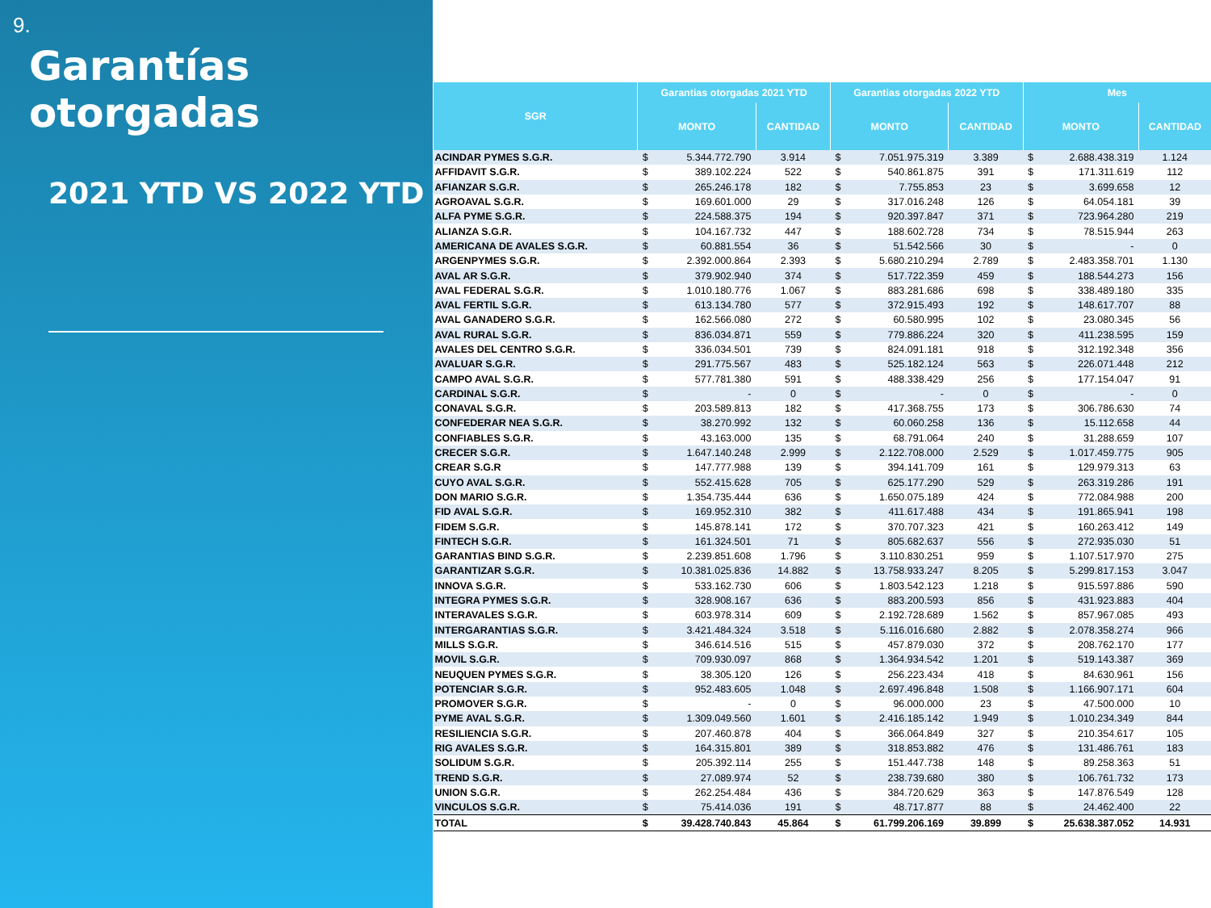9.
Garantías otorgadas
2021 YTD VS 2022 YTD
| SGR | Garantias otorgadas 2021 YTD | | | Garantias otorgadas 2022 YTD | | | Mes | | |
| --- | --- | --- | --- | --- | --- | --- | --- | --- | --- |
| | MONTO | | CANTIDAD | MONTO | | CANTIDAD | MONTO | | CANTIDAD |
| ACINDAR PYMES S.G.R. | $ | 5.344.772.790 | 3.914 | $ | 7.051.975.319 | 3.389 | $ | 2.688.438.319 | 1.124 |
| AFFIDAVIT S.G.R. | $ | 389.102.224 | 522 | $ | 540.861.875 | 391 | $ | 171.311.619 | 112 |
| AFIANZAR S.G.R. | $ | 265.246.178 | 182 | $ | 7.755.853 | 23 | $ | 3.699.658 | 12 |
| AGROAVAL S.G.R. | $ | 169.601.000 | 29 | $ | 317.016.248 | 126 | $ | 64.054.181 | 39 |
| ALFA PYME S.G.R. | $ | 224.588.375 | 194 | $ | 920.397.847 | 371 | $ | 723.964.280 | 219 |
| ALIANZA S.G.R. | $ | 104.167.732 | 447 | $ | 188.602.728 | 734 | $ | 78.515.944 | 263 |
| AMERICANA DE AVALES S.G.R. | $ | 60.881.554 | 36 | $ | 51.542.566 | 30 | $ | - | 0 |
| ARGENPYMES S.G.R. | $ | 2.392.000.864 | 2.393 | $ | 5.680.210.294 | 2.789 | $ | 2.483.358.701 | 1.130 |
| AVAL AR S.G.R. | $ | 379.902.940 | 374 | $ | 517.722.359 | 459 | $ | 188.544.273 | 156 |
| AVAL FEDERAL S.G.R. | $ | 1.010.180.776 | 1.067 | $ | 883.281.686 | 698 | $ | 338.489.180 | 335 |
| AVAL FERTIL S.G.R. | $ | 613.134.780 | 577 | $ | 372.915.493 | 192 | $ | 148.617.707 | 88 |
| AVAL GANADERO S.G.R. | $ | 162.566.080 | 272 | $ | 60.580.995 | 102 | $ | 23.080.345 | 56 |
| AVAL RURAL S.G.R. | $ | 836.034.871 | 559 | $ | 779.886.224 | 320 | $ | 411.238.595 | 159 |
| AVALES DEL CENTRO S.G.R. | $ | 336.034.501 | 739 | $ | 824.091.181 | 918 | $ | 312.192.348 | 356 |
| AVALUAR S.G.R. | $ | 291.775.567 | 483 | $ | 525.182.124 | 563 | $ | 226.071.448 | 212 |
| CAMPO AVAL S.G.R. | $ | 577.781.380 | 591 | $ | 488.338.429 | 256 | $ | 177.154.047 | 91 |
| CARDINAL S.G.R. | $ | - | 0 | $ | - | 0 | $ | - | 0 |
| CONAVAL S.G.R. | $ | 203.589.813 | 182 | $ | 417.368.755 | 173 | $ | 306.786.630 | 74 |
| CONFEDERAR NEA S.G.R. | $ | 38.270.992 | 132 | $ | 60.060.258 | 136 | $ | 15.112.658 | 44 |
| CONFIABLES S.G.R. | $ | 43.163.000 | 135 | $ | 68.791.064 | 240 | $ | 31.288.659 | 107 |
| CRECER S.G.R. | $ | 1.647.140.248 | 2.999 | $ | 2.122.708.000 | 2.529 | $ | 1.017.459.775 | 905 |
| CREAR S.G.R | $ | 147.777.988 | 139 | $ | 394.141.709 | 161 | $ | 129.979.313 | 63 |
| CUYO AVAL S.G.R. | $ | 552.415.628 | 705 | $ | 625.177.290 | 529 | $ | 263.319.286 | 191 |
| DON MARIO S.G.R. | $ | 1.354.735.444 | 636 | $ | 1.650.075.189 | 424 | $ | 772.084.988 | 200 |
| FID AVAL S.G.R. | $ | 169.952.310 | 382 | $ | 411.617.488 | 434 | $ | 191.865.941 | 198 |
| FIDEM S.G.R. | $ | 145.878.141 | 172 | $ | 370.707.323 | 421 | $ | 160.263.412 | 149 |
| FINTECH S.G.R. | $ | 161.324.501 | 71 | $ | 805.682.637 | 556 | $ | 272.935.030 | 51 |
| GARANTIAS BIND S.G.R. | $ | 2.239.851.608 | 1.796 | $ | 3.110.830.251 | 959 | $ | 1.107.517.970 | 275 |
| GARANTIZAR S.G.R. | $ | 10.381.025.836 | 14.882 | $ | 13.758.933.247 | 8.205 | $ | 5.299.817.153 | 3.047 |
| INNOVA S.G.R. | $ | 533.162.730 | 606 | $ | 1.803.542.123 | 1.218 | $ | 915.597.886 | 590 |
| INTEGRA PYMES S.G.R. | $ | 328.908.167 | 636 | $ | 883.200.593 | 856 | $ | 431.923.883 | 404 |
| INTERAVALES S.G.R. | $ | 603.978.314 | 609 | $ | 2.192.728.689 | 1.562 | $ | 857.967.085 | 493 |
| INTERGARANTIAS S.G.R. | $ | 3.421.484.324 | 3.518 | $ | 5.116.016.680 | 2.882 | $ | 2.078.358.274 | 966 |
| MILLS S.G.R. | $ | 346.614.516 | 515 | $ | 457.879.030 | 372 | $ | 208.762.170 | 177 |
| MOVIL S.G.R. | $ | 709.930.097 | 868 | $ | 1.364.934.542 | 1.201 | $ | 519.143.387 | 369 |
| NEUQUEN PYMES S.G.R. | $ | 38.305.120 | 126 | $ | 256.223.434 | 418 | $ | 84.630.961 | 156 |
| POTENCIAR S.G.R. | $ | 952.483.605 | 1.048 | $ | 2.697.496.848 | 1.508 | $ | 1.166.907.171 | 604 |
| PROMOVER S.G.R. | $ | - | 0 | $ | 96.000.000 | 23 | $ | 47.500.000 | 10 |
| PYME AVAL S.G.R. | $ | 1.309.049.560 | 1.601 | $ | 2.416.185.142 | 1.949 | $ | 1.010.234.349 | 844 |
| RESILIENCIA S.G.R. | $ | 207.460.878 | 404 | $ | 366.064.849 | 327 | $ | 210.354.617 | 105 |
| RIG AVALES S.G.R. | $ | 164.315.801 | 389 | $ | 318.853.882 | 476 | $ | 131.486.761 | 183 |
| SOLIDUM S.G.R. | $ | 205.392.114 | 255 | $ | 151.447.738 | 148 | $ | 89.258.363 | 51 |
| TREND S.G.R. | $ | 27.089.974 | 52 | $ | 238.739.680 | 380 | $ | 106.761.732 | 173 |
| UNION S.G.R. | $ | 262.254.484 | 436 | $ | 384.720.629 | 363 | $ | 147.876.549 | 128 |
| VINCULOS S.G.R. | $ | 75.414.036 | 191 | $ | 48.717.877 | 88 | $ | 24.462.400 | 22 |
| TOTAL | $ | 39.428.740.843 | 45.864 | $ | 61.799.206.169 | 39.899 | $ | 25.638.387.052 | 14.931 |